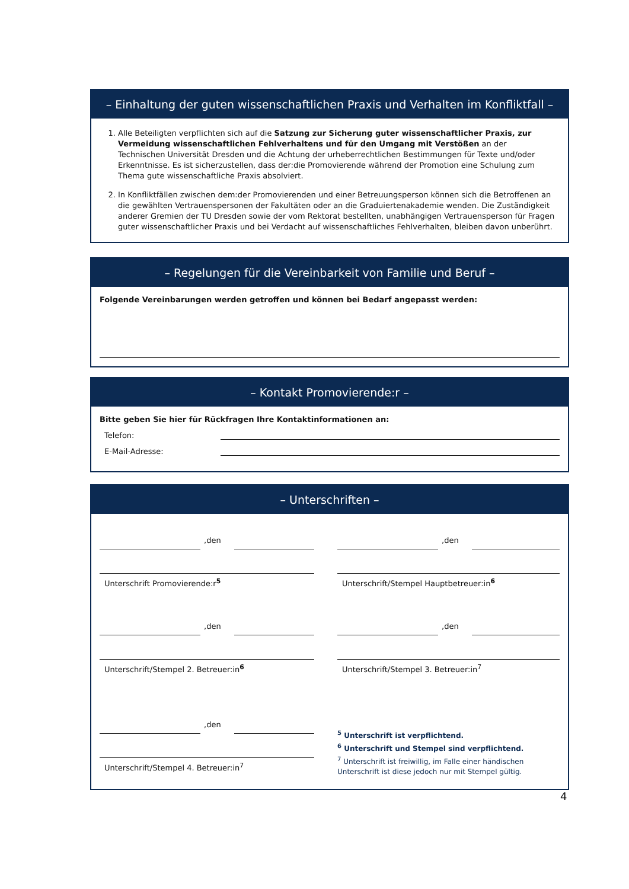– Einhaltung der guten wissenschaftlichen Praxis und Verhalten im Konfliktfall –
1. Alle Beteiligten verpflichten sich auf die Satzung zur Sicherung guter wissenschaftlicher Praxis, zur Vermeidung wissenschaftlichen Fehlverhaltens und für den Umgang mit Verstößen an der Technischen Universität Dresden und die Achtung der urheberrechtlichen Bestimmungen für Texte und/oder Erkenntnisse. Es ist sicherzustellen, dass der:die Promovierende während der Promotion eine Schulung zum Thema gute wissenschaftliche Praxis absolviert.
2. In Konfliktfällen zwischen dem:der Promovierenden und einer Betreuungsperson können sich die Betroffenen an die gewählten Vertrauenspersonen der Fakultäten oder an die Graduiertenakademie wenden. Die Zuständigkeit anderer Gremien der TU Dresden sowie der vom Rektorat bestellten, unabhängigen Vertrauensperson für Fragen guter wissenschaftlicher Praxis und bei Verdacht auf wissenschaftliches Fehlverhalten, bleiben davon unberührt.
– Regelungen für die Vereinbarkeit von Familie und Beruf –
Folgende Vereinbarungen werden getroffen und können bei Bedarf angepasst werden:
– Kontakt Promovierende:r –
Bitte geben Sie hier für Rückfragen Ihre Kontaktinformationen an:
Telefon:
E-Mail-Adresse:
– Unterschriften –
,den
Unterschrift Promovierende:r<sup>5</sup>
,den
Unterschrift/Stempel 2. Betreuer:in<sup>6</sup>
,den
Unterschrift/Stempel 4. Betreuer:in<sup>7</sup>
,den
Unterschrift/Stempel Hauptbetreuer:in<sup>6</sup>
,den
Unterschrift/Stempel 3. Betreuer:in<sup>7</sup>
<sup>5</sup> Unterschrift ist verpflichtend.
<sup>6</sup> Unterschrift und Stempel sind verpflichtend.
<sup>7</sup> Unterschrift ist freiwillig, im Falle einer händischen Unterschrift ist diese jedoch nur mit Stempel gültig.
4